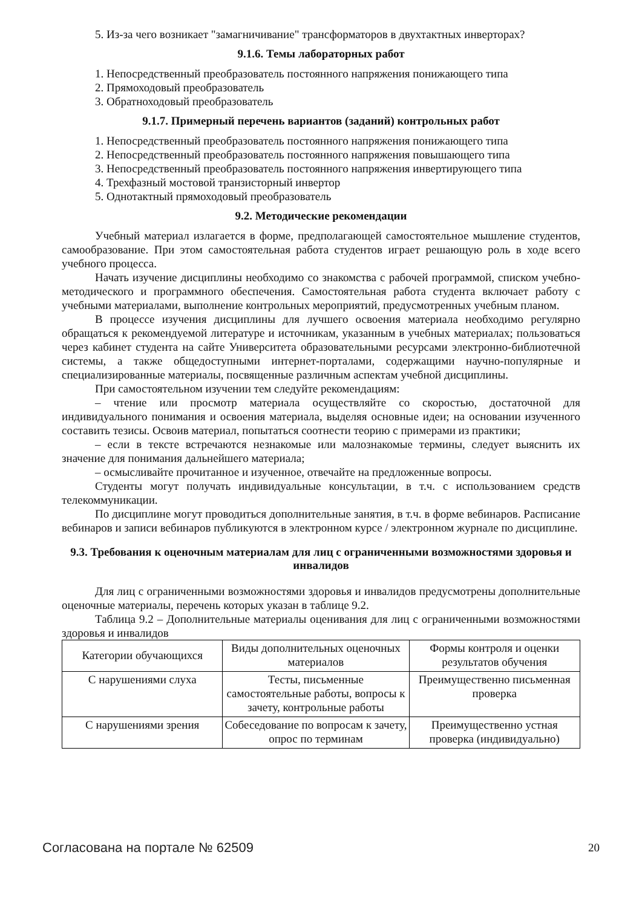5. Из-за чего возникает "замагничивание" трансформаторов в двухтактных инверторах?
9.1.6. Темы лабораторных работ
1. Непосредственный преобразователь постоянного напряжения понижающего типа
2. Прямоходовый преобразователь
3. Обратноходовый преобразователь
9.1.7. Примерный перечень вариантов (заданий) контрольных работ
1. Непосредственный преобразователь постоянного напряжения понижающего типа
2. Непосредственный преобразователь постоянного напряжения повышающего типа
3. Непосредственный преобразователь постоянного напряжения инвертирующего типа
4. Трехфазный мостовой транзисторный инвертор
5. Однотактный прямоходовый преобразователь
9.2. Методические рекомендации
Учебный материал излагается в форме, предполагающей самостоятельное мышление студентов, самообразование. При этом самостоятельная работа студентов играет решающую роль в ходе всего учебного процесса.
Начать изучение дисциплины необходимо со знакомства с рабочей программой, списком учебно-методического и программного обеспечения. Самостоятельная работа студента включает работу с учебными материалами, выполнение контрольных мероприятий, предусмотренных учебным планом.
В процессе изучения дисциплины для лучшего освоения материала необходимо регулярно обращаться к рекомендуемой литературе и источникам, указанным в учебных материалах; пользоваться через кабинет студента на сайте Университета образовательными ресурсами электронно-библиотечной системы, а также общедоступными интернет-порталами, содержащими научно-популярные и специализированные материалы, посвященные различным аспектам учебной дисциплины.
При самостоятельном изучении тем следуйте рекомендациям:
– чтение или просмотр материала осуществляйте со скоростью, достаточной для индивидуального понимания и освоения материала, выделяя основные идеи; на основании изученного составить тезисы. Освоив материал, попытаться соотнести теорию с примерами из практики;
– если в тексте встречаются незнакомые или малознакомые термины, следует выяснить их значение для понимания дальнейшего материала;
– осмысливайте прочитанное и изученное, отвечайте на предложенные вопросы.
Студенты могут получать индивидуальные консультации, в т.ч. с использованием средств телекоммуникации.
По дисциплине могут проводиться дополнительные занятия, в т.ч. в форме вебинаров. Расписание вебинаров и записи вебинаров публикуются в электронном курсе / электронном журнале по дисциплине.
9.3. Требования к оценочным материалам для лиц с ограниченными возможностями здоровья и инвалидов
Для лиц с ограниченными возможностями здоровья и инвалидов предусмотрены дополнительные оценочные материалы, перечень которых указан в таблице 9.2.
Таблица 9.2 – Дополнительные материалы оценивания для лиц с ограниченными возможностями здоровья и инвалидов
| Категории обучающихся | Виды дополнительных оценочных материалов | Формы контроля и оценки результатов обучения |
| С нарушениями слуха | Тесты, письменные самостоятельные работы, вопросы к зачету, контрольные работы | Преимущественно письменная проверка |
| С нарушениями зрения | Собеседование по вопросам к зачету, опрос по терминам | Преимущественно устная проверка (индивидуально) |
Согласована на портале № 62509 20